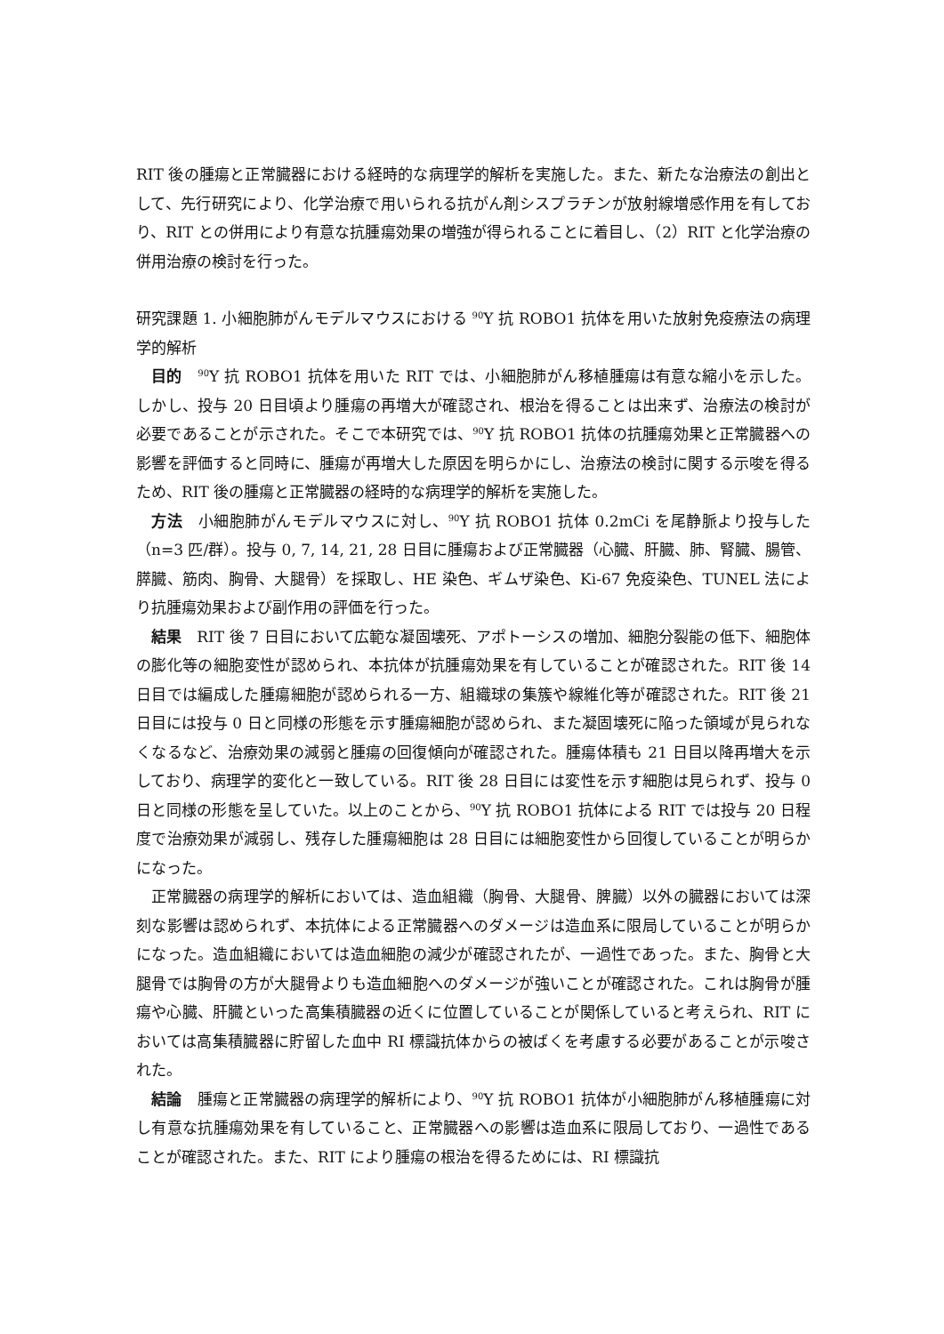RIT 後の腫瘍と正常臓器における経時的な病理学的解析を実施した。また、新たな治療法の創出として、先行研究により、化学治療で用いられる抗がん剤シスプラチンが放射線増感作用を有しており、RIT との併用により有意な抗腫瘍効果の増強が得られることに着目し、（2）RIT と化学治療の併用治療の検討を行った。
研究課題 1. 小細胞肺がんモデルマウスにおける <sup>90</sup>Y 抗 ROBO1 抗体を用いた放射免疫療法の病理学的解析
目的　<sup>90</sup>Y 抗 ROBO1 抗体を用いた RIT では、小細胞肺がん移植腫瘍は有意な縮小を示した。しかし、投与 20 日目頃より腫瘍の再増大が確認され、根治を得ることは出来ず、治療法の検討が必要であることが示された。そこで本研究では、<sup>90</sup>Y 抗 ROBO1 抗体の抗腫瘍効果と正常臓器への影響を評価すると同時に、腫瘍が再増大した原因を明らかにし、治療法の検討に関する示唆を得るため、RIT 後の腫瘍と正常臓器の経時的な病理学的解析を実施した。
方法　小細胞肺がんモデルマウスに対し、<sup>90</sup>Y 抗 ROBO1 抗体 0.2mCi を尾静脈より投与した（n=3 匹/群）。投与 0, 7, 14, 21, 28 日目に腫瘍および正常臓器（心臓、肝臓、肺、腎臓、腸管、膵臓、筋肉、胸骨、大腿骨）を採取し、HE 染色、ギムザ染色、Ki-67 免疫染色、TUNEL 法により抗腫瘍効果および副作用の評価を行った。
結果　RIT 後 7 日目において広範な凝固壊死、アポトーシスの増加、細胞分裂能の低下、細胞体の膨化等の細胞変性が認められ、本抗体が抗腫瘍効果を有していることが確認された。RIT 後 14 日目では編成した腫瘍細胞が認められる一方、組織球の集簇や線維化等が確認された。RIT 後 21 日目には投与 0 日と同様の形態を示す腫瘍細胞が認められ、また凝固壊死に陥った領域が見られなくなるなど、治療効果の減弱と腫瘍の回復傾向が確認された。腫瘍体積も 21 日目以降再増大を示しており、病理学的変化と一致している。RIT 後 28 日目には変性を示す細胞は見られず、投与 0 日と同様の形態を呈していた。以上のことから、<sup>90</sup>Y 抗 ROBO1 抗体による RIT では投与 20 日程度で治療効果が減弱し、残存した腫瘍細胞は 28 日目には細胞変性から回復していることが明らかになった。
正常臓器の病理学的解析においては、造血組織（胸骨、大腿骨、脾臓）以外の臓器においては深刻な影響は認められず、本抗体による正常臓器へのダメージは造血系に限局していることが明らかになった。造血組織においては造血細胞の減少が確認されたが、一過性であった。また、胸骨と大腿骨では胸骨の方が大腿骨よりも造血細胞へのダメージが強いことが確認された。これは胸骨が腫瘍や心臓、肝臓といった高集積臓器の近くに位置していることが関係していると考えられ、RIT においては高集積臓器に貯留した血中 RI 標識抗体からの被ばくを考慮する必要があることが示唆された。
結論　腫瘍と正常臓器の病理学的解析により、<sup>90</sup>Y 抗 ROBO1 抗体が小細胞肺がん移植腫瘍に対し有意な抗腫瘍効果を有していること、正常臓器への影響は造血系に限局しており、一過性であることが確認された。また、RIT により腫瘍の根治を得るためには、RI 標識抗